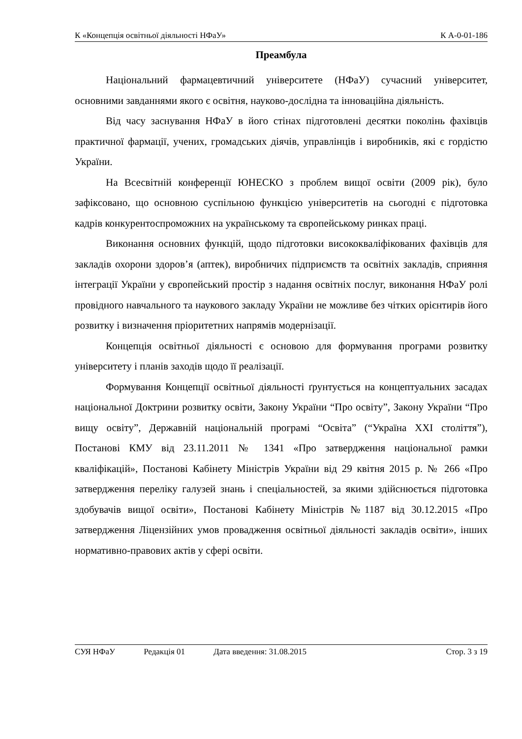К «Концепція освітньої діяльності НФаУ» К А-0-01-186
Преамбула
Національний фармацевтичний університете (НФаУ) сучасний університет, основними завданнями якого є освітня, науково-дослідна та інноваційна діяльність.
Від часу заснування НФаУ в його стінах підготовлені десятки поколінь фахівців практичної фармації, учених, громадських діячів, управлінців і виробників, які є гордістю України.
На Всесвітній конференції ЮНЕСКО з проблем вищої освіти (2009 рік), було зафіксовано, що основною суспільною функцією університетів на сьогодні є підготовка кадрів конкурентоспроможних на українському та європейському ринках праці.
Виконання основних функцій, щодо підготовки висококваліфікованих фахівців для закладів охорони здоров’я (аптек), виробничих підприємств та освітніх закладів, сприяння інтеграції України у європейський простір з надання освітніх послуг, виконання НФаУ ролі провідного навчального та наукового закладу України не можливе без чітких орієнтирів його розвитку і визначення пріоритетних напрямів модернізації.
Концепція освітньої діяльності є основою для формування програми розвитку університету і планів заходів щодо її реалізації.
Формування Концепції освітньої діяльності ґрунтується на концептуальних засадах національної Доктрини розвитку освіти, Закону України “Про освіту”, Закону України “Про вищу освіту”, Державній національній програмі “Освіта” (“Україна XXI століття”), Постанові КМУ від 23.11.2011 № 1341 «Про затвердження національної рамки кваліфікацій», Постанові Кабінету Міністрів України від 29 квітня 2015 р. № 266 «Про затвердження переліку галузей знань і спеціальностей, за якими здійснюється підготовка здобувачів вищої освіти», Постанові Кабінету Міністрів №1187 від 30.12.2015 «Про затвердження Ліцензійних умов провадження освітньої діяльності закладів освіти», інших нормативно-правових актів у сфері освіти.
СУЯ НФаУ Редакція 01 Дата введення: 31.08.2015 Стор. 3 з 19